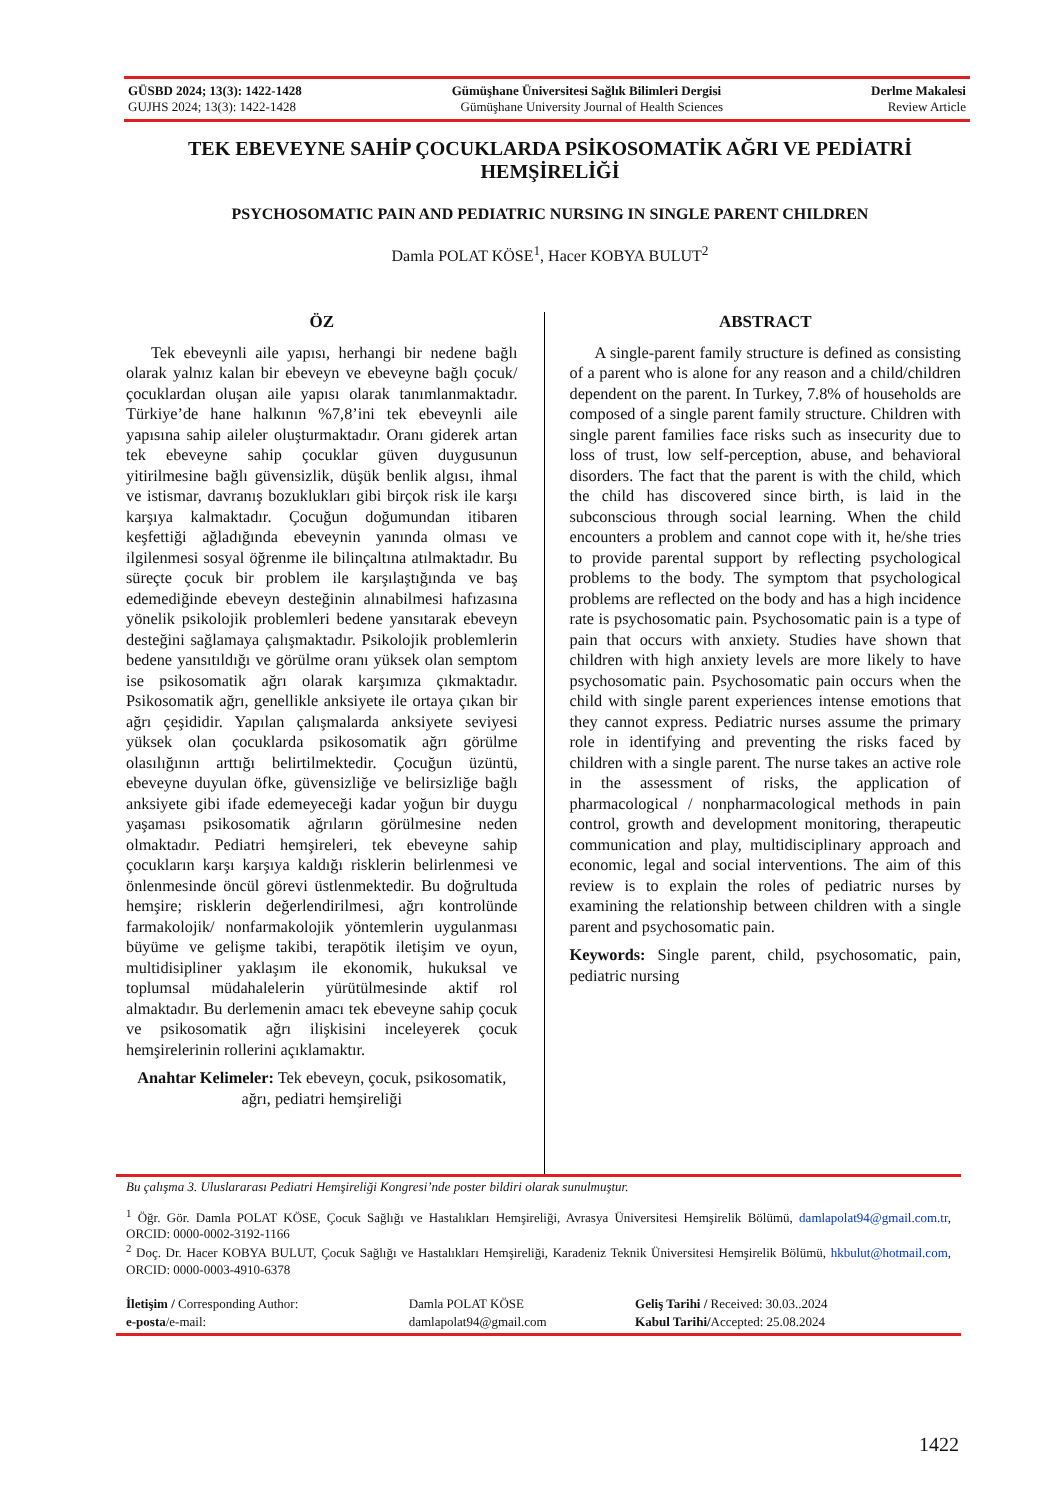GÜSBD 2024; 13(3): 1422-1428 Gümüşhane Üniversitesi Sağlık Bilimleri Dergisi Derlme Makalesi
GUJHS 2024; 13(3): 1422-1428 Gümüşhane University Journal of Health Sciences Review Article
TEK EBEVEYNE SAHİP ÇOCUKLARDA PSİKOSOMATİK AĞRI VE PEDİATRİ HEMŞİRELİĞİ
PSYCHOSOMATIC PAIN AND PEDIATRIC NURSING IN SINGLE PARENT CHILDREN
Damla POLAT KÖSE<sup>1</sup>, Hacer KOBYA BULUT<sup>2</sup>
ÖZ
Tek ebeveynli aile yapısı, herhangi bir nedene bağlı olarak yalnız kalan bir ebeveyn ve ebeveyne bağlı çocuk/çocuklardan oluşan aile yapısı olarak tanımlanmaktadır. Türkiye’de hane halkının %7,8’ini tek ebeveynli aile yapısına sahip aileler oluşturmaktadır. Oranı giderek artan tek ebeveyne sahip çocuklar güven duygusunun yitirilmesine bağlı güvensizlik, düşük benlik algısı, ihmal ve istismar, davranış bozuklukları gibi birçok risk ile karşı karşıya kalmaktadır. Çocuğun doğumundan itibaren keşfettiği ağladığında ebeveynin yanında olması ve ilgilenmesi sosyal öğrenme ile bilinçaltına atılmaktadır. Bu süreçte çocuk bir problem ile karşılaştığında ve baş edemediğinde ebeveyn desteğinin alınabilmesi hafızasına yönelik psikolojik problemleri bedene yansıtarak ebeveyn desteğini sağlamaya çalışmaktadır. Psikolojik problemlerin bedene yansıtıldığı ve görülme oranı yüksek olan semptom ise psikosomatik ağrı olarak karşımıza çıkmaktadır. Psikosomatik ağrı, genellikle anksiyete ile ortaya çıkan bir ağrı çeşididir. Yapılan çalışmalarda anksiyete seviyesi yüksek olan çocuklarda psikosomatik ağrı görülme olasılığının arttığı belirtilmektedir. Çocuğun üzüntü, ebeveyne duyulan öfke, güvensizliğe ve belirsizliğe bağlı anksiyete gibi ifade edemeyeceği kadar yoğun bir duygu yaşaması psikosomatik ağrıların görülmesine neden olmaktadır. Pediatri hemşireleri, tek ebeveyne sahip çocukların karşı karşıya kaldığı risklerin belirlenmesi ve önlenmesinde öncül görevi üstlenmektedir. Bu doğrultuda hemşire; risklerin değerlendirilmesi, ağrı kontrolünde farmakolojik/ nonfarmakolojik yöntemlerin uygulanması büyüme ve gelişme takibi, terapötik iletişim ve oyun, multidisipliner yaklaşım ile ekonomik, hukuksal ve toplumsal müdahalelerin yürütülmesinde aktif rol almaktadır. Bu derlemenin amacı tek ebeveyne sahip çocuk ve psikosomatik ağrı ilişkisini inceleyerek çocuk hemşirelerinin rollerini açıklamaktır.
Anahtar Kelimeler: Tek ebeveyn, çocuk, psikosomatik, ağrı, pediatri hemşireliği
ABSTRACT
A single-parent family structure is defined as consisting of a parent who is alone for any reason and a child/children dependent on the parent. In Turkey, 7.8% of households are composed of a single parent family structure. Children with single parent families face risks such as insecurity due to loss of trust, low self-perception, abuse, and behavioral disorders. The fact that the parent is with the child, which the child has discovered since birth, is laid in the subconscious through social learning. When the child encounters a problem and cannot cope with it, he/she tries to provide parental support by reflecting psychological problems to the body. The symptom that psychological problems are reflected on the body and has a high incidence rate is psychosomatic pain. Psychosomatic pain is a type of pain that occurs with anxiety. Studies have shown that children with high anxiety levels are more likely to have psychosomatic pain. Psychosomatic pain occurs when the child with single parent experiences intense emotions that they cannot express. Pediatric nurses assume the primary role in identifying and preventing the risks faced by children with a single parent. The nurse takes an active role in the assessment of risks, the application of pharmacological / nonpharmacological methods in pain control, growth and development monitoring, therapeutic communication and play, multidisciplinary approach and economic, legal and social interventions. The aim of this review is to explain the roles of pediatric nurses by examining the relationship between children with a single parent and psychosomatic pain.
Keywords: Single parent, child, psychosomatic, pain, pediatric nursing
Bu çalışma 3. Uluslararası Pediatri Hemşireliği Kongresi’nde poster bildiri olarak sunulmuştur.
<sup>1</sup> Öğr. Gör. Damla POLAT KÖSE, Çocuk Sağlığı ve Hastalıkları Hemşireliği, Avrasya Üniversitesi Hemşirelik Bölümü, damlapolat94@gmail.com.tr, ORCID: 0000-0002-3192-1166
<sup>2</sup> Doç. Dr. Hacer KOBYA BULUT, Çocuk Sağlığı ve Hastalıkları Hemşireliği, Karadeniz Teknik Üniversitesi Hemşirelik Bölümü, hkbulut@hotmail.com, ORCID: 0000-0003-4910-6378
| İletişim / Corresponding Author: | Damla POLAT KÖSE | Geliş Tarihi / Received: 30.03..2024 |
| e-posta /e-mail: | damlapolat94@gmail.com | Kabul Tarihi/ Accepted: 25.08.2024 |
1422